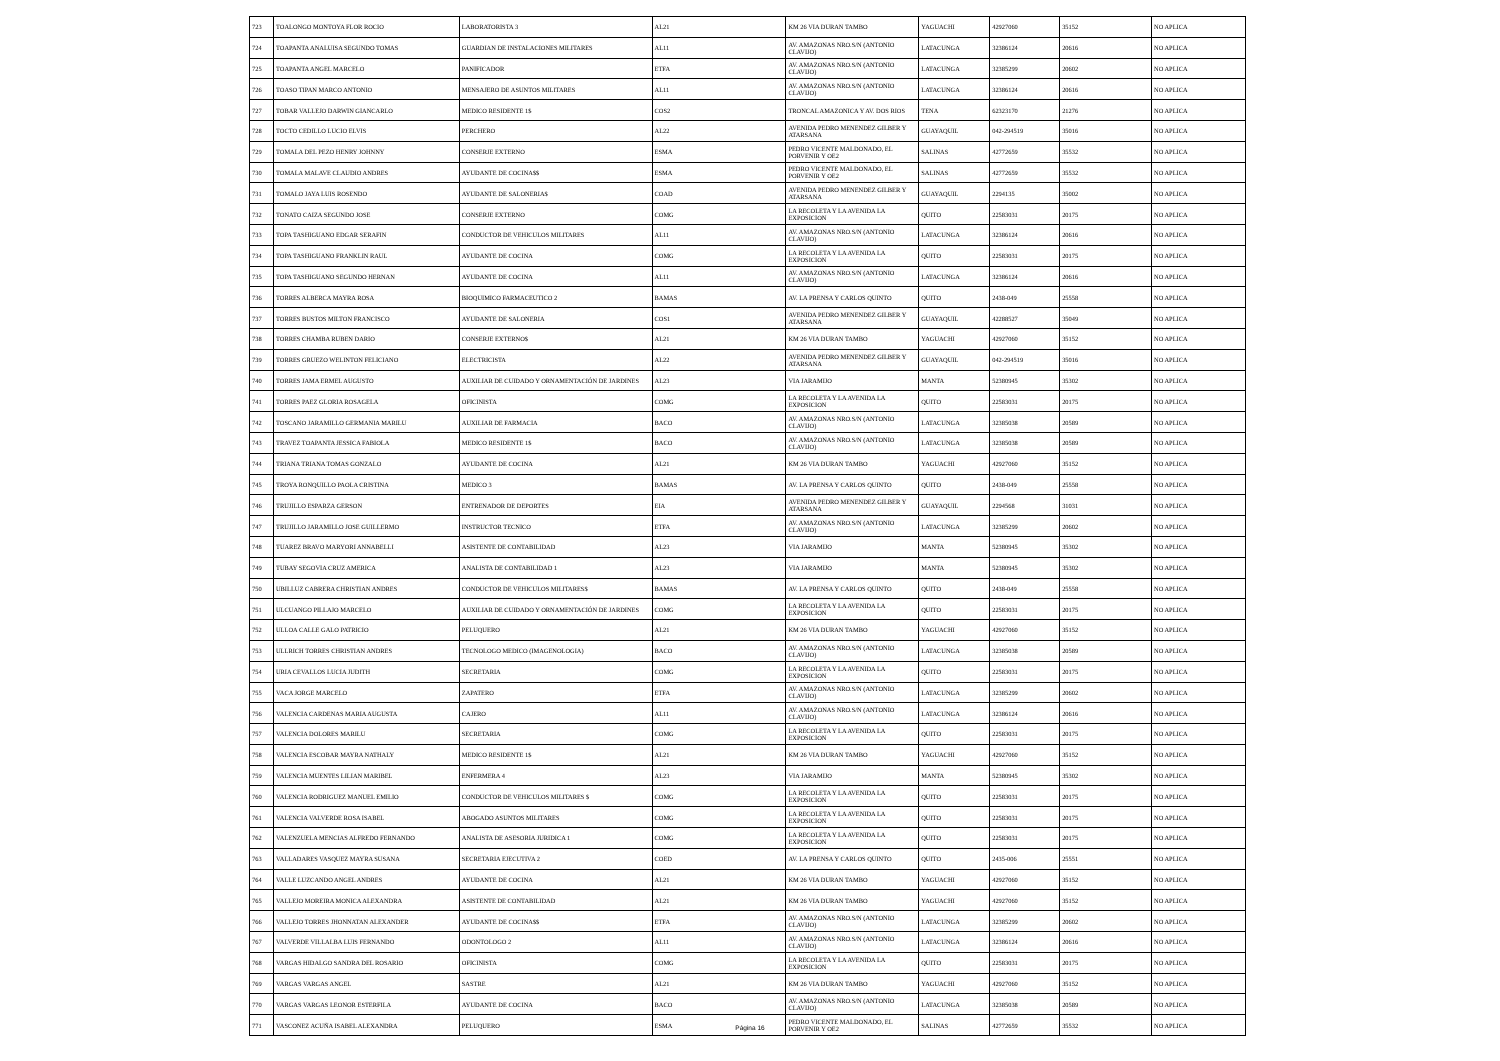| 723 | TOALONGO MONTOYA FLOR ROCIO | LABORATORISTA 3 | AL21 | KM 26 VIA DURAN TAMBO | YAGUACHI | 42927060 | 35152 | NO APLICA |
| 724 | TOAPANTA ANALUISA SEGUNDO TOMAS | GUARDIAN DE INSTALACIONES MILITARES | AL11 | AV. AMAZONAS NRO.S/N (ANTONIO CLAVIJO) | LATACUNGA | 32386124 | 20616 | NO APLICA |
| 725 | TOAPANTA ANGEL MARCELO | PANIFICADOR | ETFA | AV. AMAZONAS NRO.S/N (ANTONIO CLAVIJO) | LATACUNGA | 32385299 | 20602 | NO APLICA |
| 726 | TOASO TIPAN MARCO ANTONIO | MENSAJERO DE ASUNTOS MILITARES | AL11 | AV. AMAZONAS NRO.S/N (ANTONIO CLAVIJO) | LATACUNGA | 32386124 | 20616 | NO APLICA |
| 727 | TOBAR VALLEJO DARWIN GIANCARLO | MEDICO RESIDENTE 1$ | COS2 | TRONCAL AMAZONICA Y AV. DOS RIOS | TENA | 62323170 | 21276 | NO APLICA |
| 728 | TOCTO CEDILLO LUCIO ELVIS | PERCHERO | AL22 | AVENIDA PEDRO MENENDEZ GILBER Y ATARSANA | GUAYAQUIL | 042-294519 | 35016 | NO APLICA |
| 729 | TOMALA DEL PEZO HENRY JOHNNY | CONSERJE EXTERNO | ESMA | PEDRO VICENTE MALDONADO, EL PORVENIR Y OE2 | SALINAS | 42772659 | 35532 | NO APLICA |
| 730 | TOMALA MALAVE CLAUDIO ANDRES | AYUDANTE DE COCINA$$ | ESMA | PEDRO VICENTE MALDONADO, EL PORVENIR Y OE2 | SALINAS | 42772659 | 35532 | NO APLICA |
| 731 | TOMALO JAYA LUIS ROSENDO | AYUDANTE DE SALONERIA$ | COAD | AVENIDA PEDRO MENENDEZ GILBER Y ATARSANA | GUAYAQUIL | 2294135 | 35002 | NO APLICA |
| 732 | TONATO CAIZA SEGUNDO JOSE | CONSERJE EXTERNO | COMG | LA RECOLETA Y LA AVENIDA LA EXPOSICION | QUITO | 22583031 | 20175 | NO APLICA |
| 733 | TOPA TASHIGUANO EDGAR SERAFIN | CONDUCTOR DE VEHICULOS MILITARES | AL11 | AV. AMAZONAS NRO.S/N (ANTONIO CLAVIJO) | LATACUNGA | 32386124 | 20616 | NO APLICA |
| 734 | TOPA TASHIGUANO FRANKLIN RAUL | AYUDANTE DE COCINA | COMG | LA RECOLETA Y LA AVENIDA LA EXPOSICION | QUITO | 22583031 | 20175 | NO APLICA |
| 735 | TOPA TASHIGUANO SEGUNDO HERNAN | AYUDANTE DE COCINA | AL11 | AV. AMAZONAS NRO.S/N (ANTONIO CLAVIJO) | LATACUNGA | 32386124 | 20616 | NO APLICA |
| 736 | TORRES ALBERCA MAYRA ROSA | BIOQUIMICO FARMACEUTICO 2 | BAMAS | AV. LA PRENSA Y CARLOS QUINTO | QUITO | 2438-049 | 25558 | NO APLICA |
| 737 | TORRES BUSTOS MILTON FRANCISCO | AYUDANTE DE SALONERIA | COS1 | AVENIDA PEDRO MENENDEZ GILBER Y ATARSANA | GUAYAQUIL | 42288527 | 35049 | NO APLICA |
| 738 | TORRES CHAMBA RUBEN DARIO | CONSERJE EXTERNO$ | AL21 | KM 26 VIA DURAN TAMBO | YAGUACHI | 42927060 | 35152 | NO APLICA |
| 739 | TORRES GRUEZO WELINTON FELICIANO | ELECTRICISTA | AL22 | AVENIDA PEDRO MENENDEZ GILBER Y ATARSANA | GUAYAQUIL | 042-294519 | 35016 | NO APLICA |
| 740 | TORRES JAMA ERMEL AUGUSTO | AUXILIAR DE CUIDADO Y ORNAMENTACIÓN DE JARDINES | AL23 | VIA JARAMIJO | MANTA | 52380945 | 35302 | NO APLICA |
| 741 | TORRES PAEZ GLORIA ROSAGELA | OFICINISTA | COMG | LA RECOLETA Y LA AVENIDA LA EXPOSICION | QUITO | 22583031 | 20175 | NO APLICA |
| 742 | TOSCANO JARAMILLO GERMANIA MARILU | AUXILIAR DE FARMACIA | BACO | AV. AMAZONAS NRO.S/N (ANTONIO CLAVIJO) | LATACUNGA | 32385038 | 20589 | NO APLICA |
| 743 | TRAVEZ TOAPANTA JESSICA FABIOLA | MEDICO RESIDENTE 1$ | BACO | AV. AMAZONAS NRO.S/N (ANTONIO CLAVIJO) | LATACUNGA | 32385038 | 20589 | NO APLICA |
| 744 | TRIANA TRIANA TOMAS GONZALO | AYUDANTE DE COCINA | AL21 | KM 26 VIA DURAN TAMBO | YAGUACHI | 42927060 | 35152 | NO APLICA |
| 745 | TROYA RONQUILLO PAOLA CRISTINA | MEDICO 3 | BAMAS | AV. LA PRENSA Y CARLOS QUINTO | QUITO | 2438-049 | 25558 | NO APLICA |
| 746 | TRUJILLO ESPARZA GERSON | ENTRENADOR DE DEPORTES | EIA | AVENIDA PEDRO MENENDEZ GILBER Y ATARSANA | GUAYAQUIL | 2294568 | 31031 | NO APLICA |
| 747 | TRUJILLO JARAMILLO JOSE GUILLERMO | INSTRUCTOR TECNICO | ETFA | AV. AMAZONAS NRO.S/N (ANTONIO CLAVIJO) | LATACUNGA | 32385299 | 20602 | NO APLICA |
| 748 | TUAREZ BRAVO MARYORI ANNABELLI | ASISTENTE DE CONTABILIDAD | AL23 | VIA JARAMIJO | MANTA | 52380945 | 35302 | NO APLICA |
| 749 | TUBAY SEGOVIA CRUZ AMERICA | ANALISTA DE CONTABILIDAD 1 | AL23 | VIA JARAMIJO | MANTA | 52380945 | 35302 | NO APLICA |
| 750 | UBILLUZ CABRERA CHRISTIAN ANDRES | CONDUCTOR DE VEHICULOS MILITARES$ | BAMAS | AV. LA PRENSA Y CARLOS QUINTO | QUITO | 2438-049 | 25558 | NO APLICA |
| 751 | ULCUANGO PILLAJO MARCELO | AUXILIAR DE CUIDADO Y ORNAMENTACIÓN DE JARDINES | COMG | LA RECOLETA Y LA AVENIDA LA EXPOSICION | QUITO | 22583031 | 20175 | NO APLICA |
| 752 | ULLOA CALLE GALO PATRICIO | PELUQUERO | AL21 | KM 26 VIA DURAN TAMBO | YAGUACHI | 42927060 | 35152 | NO APLICA |
| 753 | ULLRICH TORRES CHRISTIAN ANDRES | TECNOLOGO MEDICO (IMAGENOLOGIA) | BACO | AV. AMAZONAS NRO.S/N (ANTONIO CLAVIJO) | LATACUNGA | 32385038 | 20589 | NO APLICA |
| 754 | URIA CEVALLOS LUCIA JUDITH | SECRETARIA | COMG | LA RECOLETA Y LA AVENIDA LA EXPOSICION | QUITO | 22583031 | 20175 | NO APLICA |
| 755 | VACA JORGE MARCELO | ZAPATERO | ETFA | AV. AMAZONAS NRO.S/N (ANTONIO CLAVIJO) | LATACUNGA | 32385299 | 20602 | NO APLICA |
| 756 | VALENCIA CARDENAS MARIA AUGUSTA | CAJERO | AL11 | AV. AMAZONAS NRO.S/N (ANTONIO CLAVIJO) | LATACUNGA | 32386124 | 20616 | NO APLICA |
| 757 | VALENCIA DOLORES MARILU | SECRETARIA | COMG | LA RECOLETA Y LA AVENIDA LA EXPOSICION | QUITO | 22583031 | 20175 | NO APLICA |
| 758 | VALENCIA ESCOBAR MAYRA NATHALY | MEDICO RESIDENTE 1$ | AL21 | KM 26 VIA DURAN TAMBO | YAGUACHI | 42927060 | 35152 | NO APLICA |
| 759 | VALENCIA MUENTES LILIAN MARIBEL | ENFERMERA 4 | AL23 | VIA JARAMIJO | MANTA | 52380945 | 35302 | NO APLICA |
| 760 | VALENCIA RODRIGUEZ MANUEL EMILIO | CONDUCTOR DE VEHICULOS MILITARES $ | COMG | LA RECOLETA Y LA AVENIDA LA EXPOSICION | QUITO | 22583031 | 20175 | NO APLICA |
| 761 | VALENCIA VALVERDE ROSA ISABEL | ABOGADO ASUNTOS MILITARES | COMG | LA RECOLETA Y LA AVENIDA LA EXPOSICION | QUITO | 22583031 | 20175 | NO APLICA |
| 762 | VALENZUELA MENCIAS ALFREDO FERNANDO | ANALISTA DE ASESORIA JURIDICA 1 | COMG | LA RECOLETA Y LA AVENIDA LA EXPOSICION | QUITO | 22583031 | 20175 | NO APLICA |
| 763 | VALLADARES VASQUEZ MAYRA SUSANA | SECRETARIA EJECUTIVA 2 | COED | AV. LA PRENSA Y CARLOS QUINTO | QUITO | 2435-006 | 25551 | NO APLICA |
| 764 | VALLE LUZCANDO ANGEL ANDRES | AYUDANTE DE COCINA | AL21 | KM 26 VIA DURAN TAMBO | YAGUACHI | 42927060 | 35152 | NO APLICA |
| 765 | VALLEJO MOREIRA MONICA ALEXANDRA | ASISTENTE DE CONTABILIDAD | AL21 | KM 26 VIA DURAN TAMBO | YAGUACHI | 42927060 | 35152 | NO APLICA |
| 766 | VALLEJO TORRES JHONNATAN ALEXANDER | AYUDANTE DE COCINA$$ | ETFA | AV. AMAZONAS NRO.S/N (ANTONIO CLAVIJO) | LATACUNGA | 32385299 | 20602 | NO APLICA |
| 767 | VALVERDE VILLALBA LUIS FERNANDO | ODONTOLOGO 2 | AL11 | AV. AMAZONAS NRO.S/N (ANTONIO CLAVIJO) | LATACUNGA | 32386124 | 20616 | NO APLICA |
| 768 | VARGAS HIDALGO SANDRA DEL ROSARIO | OFICINISTA | COMG | LA RECOLETA Y LA AVENIDA LA EXPOSICION | QUITO | 22583031 | 20175 | NO APLICA |
| 769 | VARGAS VARGAS ANGEL | SASTRE | AL21 | KM 26 VIA DURAN TAMBO | YAGUACHI | 42927060 | 35152 | NO APLICA |
| 770 | VARGAS VARGAS LEONOR ESTERFILA | AYUDANTE DE COCINA | BACO | AV. AMAZONAS NRO.S/N (ANTONIO CLAVIJO) | LATACUNGA | 32385038 | 20589 | NO APLICA |
| 771 | VASCONEZ ACUÑA ISABEL ALEXANDRA | PELUQUERO | ESMA | PEDRO VICENTE MALDONADO, EL PORVENIR Y OE2 | SALINAS | 42772659 | 35532 | NO APLICA |
Página 16